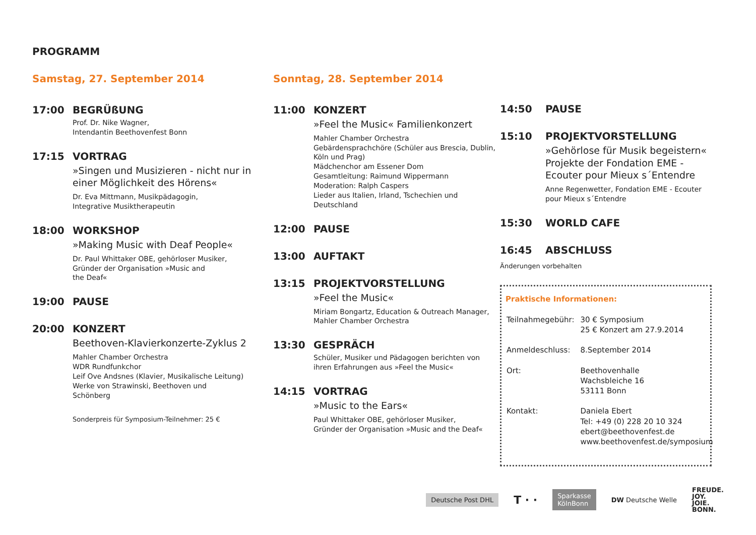PROGRAMM
Samstag, 27. September 2014
17:00 BEGRÜßUNG
Prof. Dr. Nike Wagner,
Intendantin Beethovenfest Bonn
17:15 VORTRAG
»Singen und Musizieren - nicht nur in einer Möglichkeit des Hörens«
Dr. Eva Mittmann, Musikpädagogin,
Integrative Musiktherapeutin
18:00 WORKSHOP
»Making Music with Deaf People«
Dr. Paul Whittaker OBE, gehörloser Musiker,
Gründer der Organisation »Music and
the Deaf«
19:00 PAUSE
20:00 KONZERT
Beethoven-Klavierkonzerte-Zyklus 2
Mahler Chamber Orchestra
WDR Rundfunkchor
Leif Ove Andsnes (Klavier, Musikalische Leitung)
Werke von Strawinski, Beethoven und
Schönberg
Sonderpreis für Symposium-Teilnehmer: 25 €
Sonntag, 28. September 2014
11:00 KONZERT
»Feel the Music« Familienkonzert
Mahler Chamber Orchestra
Gebärdensprachchöre (Schüler aus Brescia, Dublin, Köln und Prag)
Mädchenchor am Essener Dom
Gesamtleitung: Raimund Wippermann
Moderation: Ralph Caspers
Lieder aus Italien, Irland, Tschechien und Deutschland
12:00 PAUSE
13:00 AUFTAKT
13:15 PROJEKTVORSTELLUNG
»Feel the Music«
Miriam Bongartz, Education & Outreach Manager, Mahler Chamber Orchestra
13:30 GESPRÄCH
Schüler, Musiker und Pädagogen berichten von ihren Erfahrungen aus »Feel the Music«
14:15 VORTRAG
»Music to the Ears«
Paul Whittaker OBE, gehörloser Musiker,
Gründer der Organisation »Music and the Deaf«
14:50 PAUSE
15:10 PROJEKTVORSTELLUNG
»Gehörlose für Musik begeistern« Projekte der Fondation EME - Ecouter pour Mieux s´Entendre
Anne Regenwetter, Fondation EME - Ecouter pour Mieux s´Entendre
15:30 WORLD CAFE
16:45 ABSCHLUSS
Änderungen vorbehalten
Praktische Informationen:
| Teilnahmegebühr: | 30 € Symposium 25 € Konzert am 27.9.2014 |
| Anmeldeschluss: | 8.September 2014 |
| Ort: | Beethovenhalle Wachsbleiche 16 53111 Bonn |
| Kontakt: | Daniela Ebert Tel: +49 (0) 228 20 10 324 ebert@beethovenfest.de www.beethovenfest.de/symposium |
Deutsche Post DHL T · · Sparkasse
KölnBonn DW Deutsche Welle FREUDE.
JOY.
JOIE.
BONN.